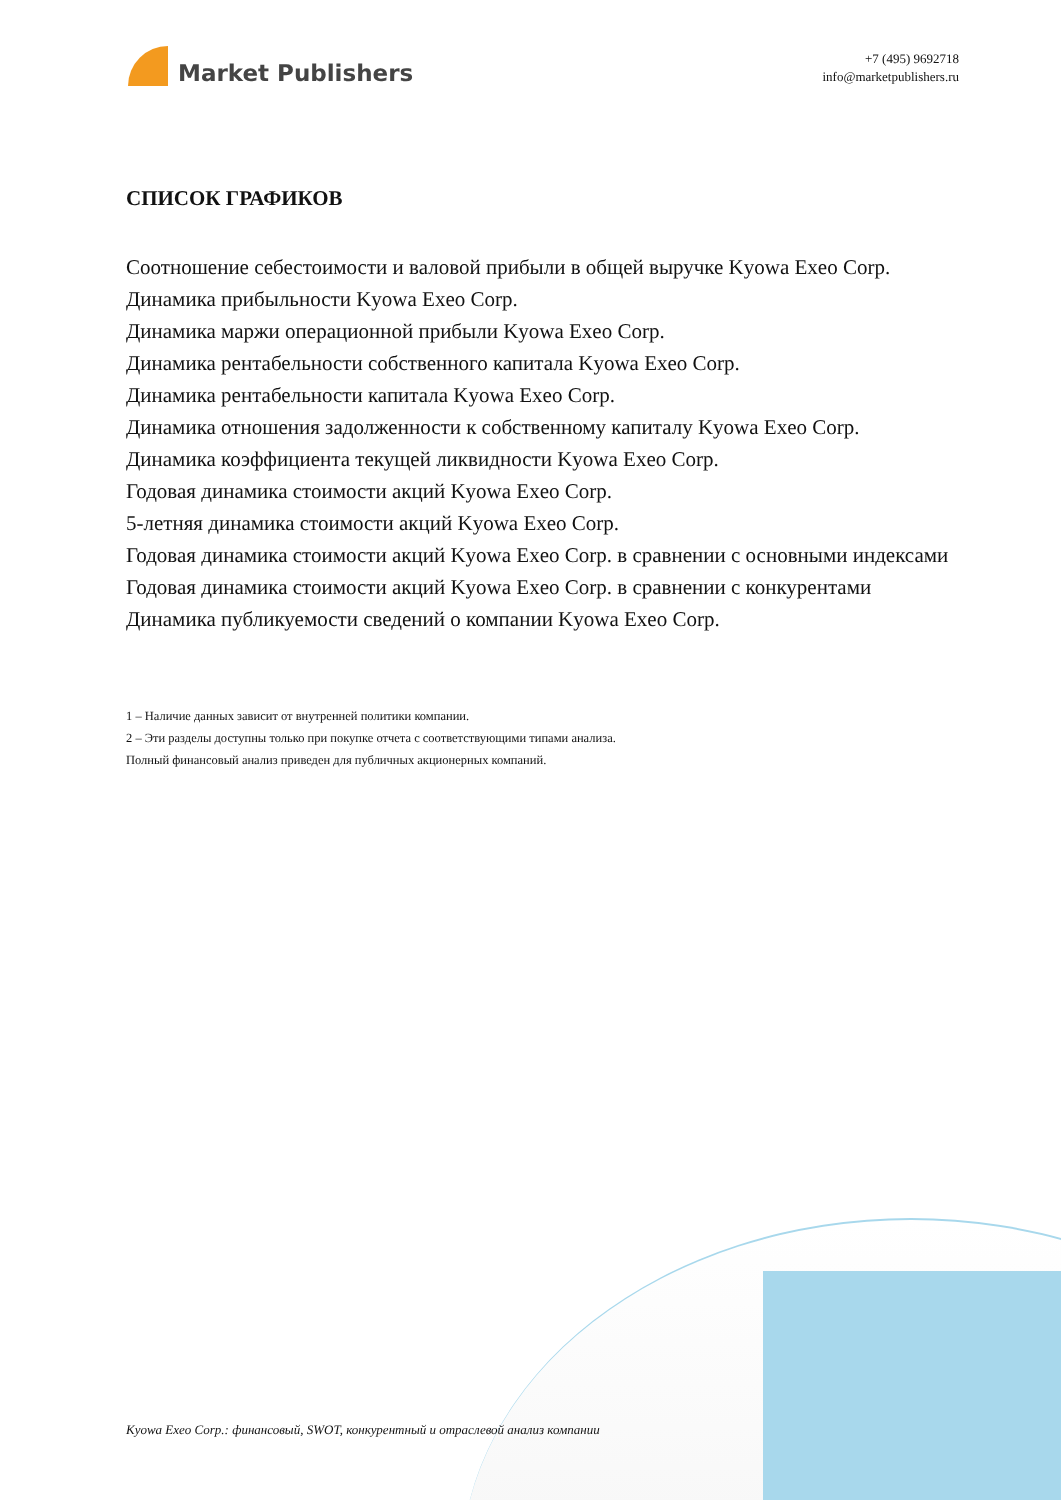Market Publishers
+7 (495) 9692718
info@marketpublishers.ru
СПИСОК ГРАФИКОВ
Соотношение себестоимости и валовой прибыли в общей выручке Kyowa Exeo Corp.
Динамика прибыльности Kyowa Exeo Corp.
Динамика маржи операционной прибыли Kyowa Exeo Corp.
Динамика рентабельности собственного капитала Kyowa Exeo Corp.
Динамика рентабельности капитала Kyowa Exeo Corp.
Динамика отношения задолженности к собственному капиталу Kyowa Exeo Corp.
Динамика коэффициента текущей ликвидности Kyowa Exeo Corp.
Годовая динамика стоимости акций Kyowa Exeo Corp.
5-летняя динамика стоимости акций Kyowa Exeo Corp.
Годовая динамика стоимости акций Kyowa Exeo Corp. в сравнении с основными индексами
Годовая динамика стоимости акций Kyowa Exeo Corp. в сравнении с конкурентами
Динамика публикуемости сведений о компании Kyowa Exeo Corp.
1 – Наличие данных зависит от внутренней политики компании.
2 – Эти разделы доступны только при покупке отчета с соответствующими типами анализа.
Полный финансовый анализ приведен для публичных акционерных компаний.
Kyowa Exeo Corp.: финансовый, SWOT, конкурентный и отраслевой анализ компании